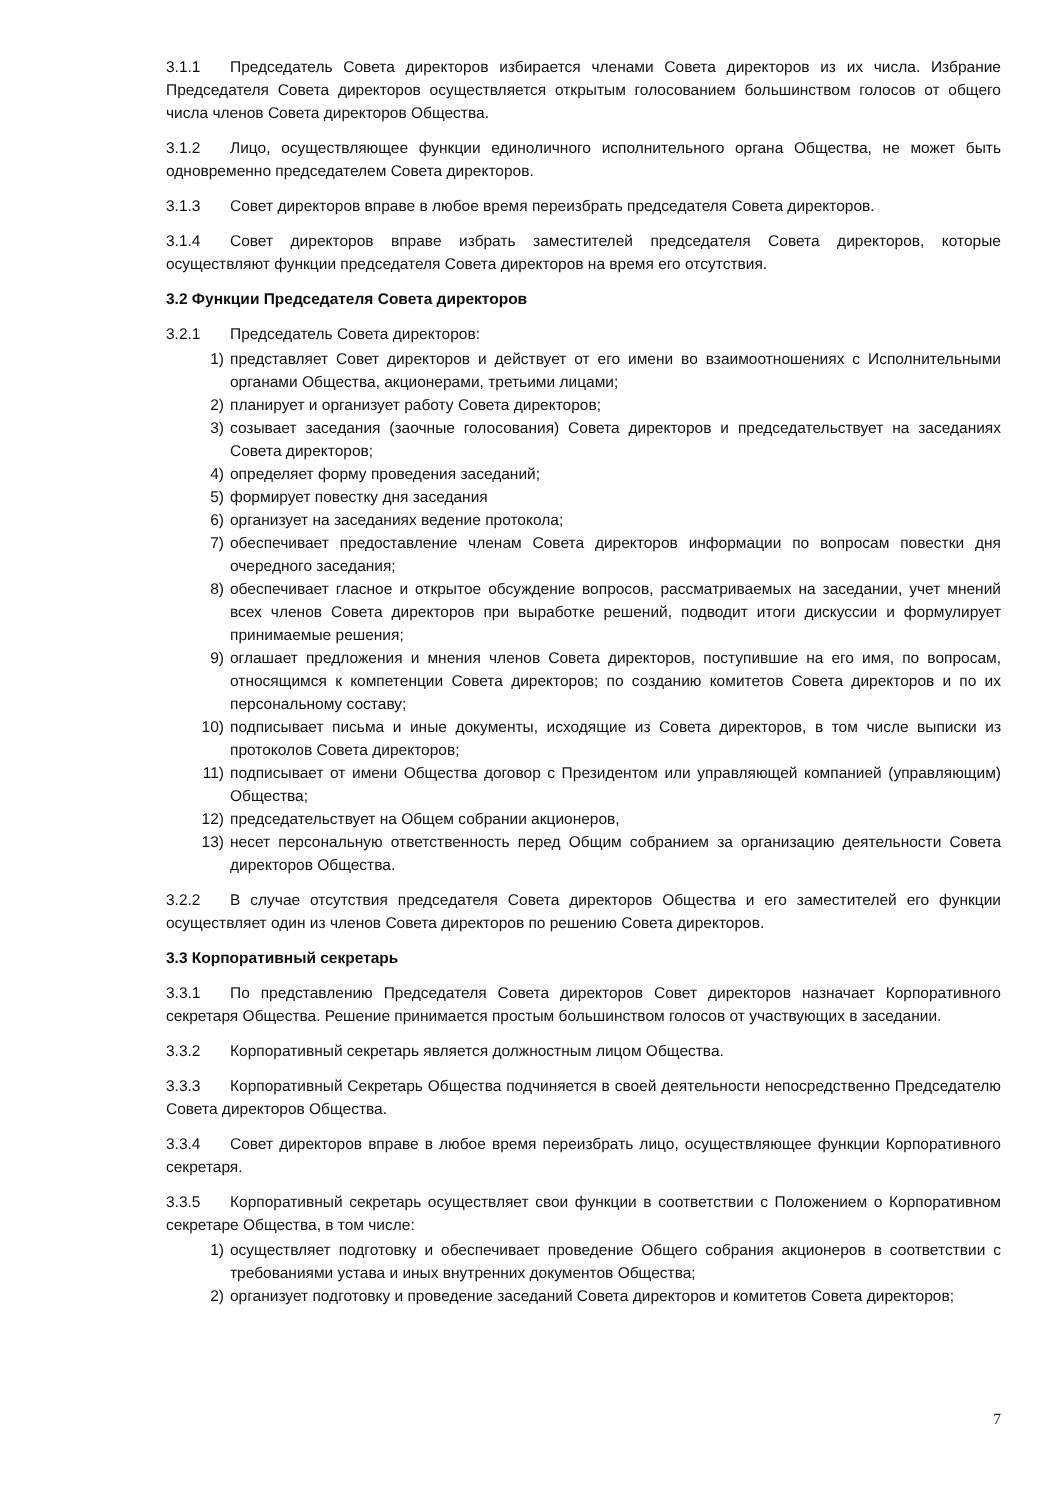3.1.1 Председатель Совета директоров избирается членами Совета директоров из их числа. Избрание Председателя Совета директоров осуществляется открытым голосованием большинством голосов от общего числа членов Совета директоров Общества.
3.1.2 Лицо, осуществляющее функции единоличного исполнительного органа Общества, не может быть одновременно председателем Совета директоров.
3.1.3 Совет директоров вправе в любое время переизбрать председателя Совета директоров.
3.1.4 Совет директоров вправе избрать заместителей председателя Совета директоров, которые осуществляют функции председателя Совета директоров на время его отсутствия.
3.2 Функции Председателя Совета директоров
3.2.1 Председатель Совета директоров:
1) представляет Совет директоров и действует от его имени во взаимоотношениях с Исполнительными органами Общества, акционерами, третьими лицами;
2) планирует и организует работу Совета директоров;
3) созывает заседания (заочные голосования) Совета директоров и председательствует на заседаниях Совета директоров;
4) определяет форму проведения заседаний;
5) формирует повестку дня заседания
6) организует на заседаниях ведение протокола;
7) обеспечивает предоставление членам Совета директоров информации по вопросам повестки дня очередного заседания;
8) обеспечивает гласное и открытое обсуждение вопросов, рассматриваемых на заседании, учет мнений всех членов Совета директоров при выработке решений, подводит итоги дискуссии и формулирует принимаемые решения;
9) оглашает предложения и мнения членов Совета директоров, поступившие на его имя, по вопросам, относящимся к компетенции Совета директоров; по созданию комитетов Совета директоров и по их персональному составу;
10) подписывает письма и иные документы, исходящие из Совета директоров, в том числе выписки из протоколов Совета директоров;
11) подписывает от имени Общества договор с Президентом или управляющей компанией (управляющим) Общества;
12) председательствует на Общем собрании акционеров,
13) несет персональную ответственность перед Общим собранием за организацию деятельности Совета директоров Общества.
3.2.2 В случае отсутствия председателя Совета директоров Общества и его заместителей его функции осуществляет один из членов Совета директоров по решению Совета директоров.
3.3 Корпоративный секретарь
3.3.1 По представлению Председателя Совета директоров Совет директоров назначает Корпоративного секретаря Общества. Решение принимается простым большинством голосов от участвующих в заседании.
3.3.2 Корпоративный секретарь является должностным лицом Общества.
3.3.3 Корпоративный Секретарь Общества подчиняется в своей деятельности непосредственно Председателю Совета директоров Общества.
3.3.4 Совет директоров вправе в любое время переизбрать лицо, осуществляющее функции Корпоративного секретаря.
3.3.5 Корпоративный секретарь осуществляет свои функции в соответствии с Положением о Корпоративном секретаре Общества, в том числе:
1) осуществляет подготовку и обеспечивает проведение Общего собрания акционеров в соответствии с требованиями устава и иных внутренних документов Общества;
2) организует подготовку и проведение заседаний Совета директоров и комитетов Совета директоров;
7